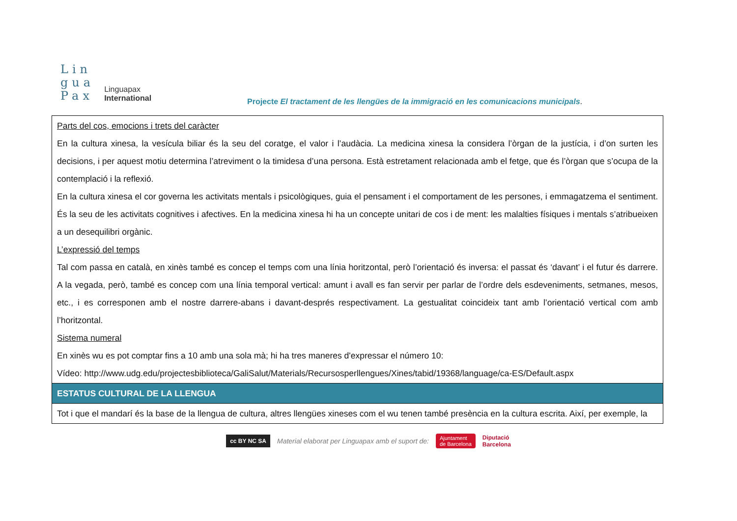Lin
gua
Pax
Linguapax
International
Projecte El tractament de les llengües de la immigració en les comunicacions municipals.
| Parts del cos, emocions i trets del caràcter En la cultura xinesa, la vesícula biliar és la seu del coratge, el valor i l’audàcia. La medicina xinesa la considera l’òrgan de la justícia, i d’on surten les decisions, i per aquest motiu determina l’atreviment o la timidesa d’una persona. Està estretament relacionada amb el fetge, que és l’òrgan que s’ocupa de la contemplació i la reflexió. En la cultura xinesa el cor governa les activitats mentals i psicològiques, guia el pensament i el comportament de les persones, i emmagatzema el sentiment. És la seu de les activitats cognitives i afectives. En la medicina xinesa hi ha un concepte unitari de cos i de ment: les malalties físiques i mentals s’atribueixen a un desequilibri orgànic. L’expressió del temps Tal com passa en català, en xinès també es concep el temps com una línia horitzontal, però l’orientació és inversa: el passat és ‘davant’ i el futur és darrere. A la vegada, però, també es concep com una línia temporal vertical: amunt i avall es fan servir per parlar de l’ordre dels esdeveniments, setmanes, mesos, etc., i es corresponen amb el nostre darrere-abans i davant-després respectivament. La gestualitat coincideix tant amb l’orientació vertical com amb l’horitzontal. Sistema numeral En xinès wu es pot comptar fins a 10 amb una sola mà; hi ha tres maneres d'expressar el número 10: Vídeo: http://www.udg.edu/projectesbiblioteca/GaliSalut/Materials/Recursosperllengues/Xines/tabid/19368/language/ca-ES/Default.aspx |
| ESTATUS CULTURAL DE LA LLENGUA |
| Tot i que el mandarí és la base de la llengua de cultura, altres llengües xineses com el wu tenen també presència en la cultura escrita. Així, per exemple, la |
cc BY NC SA Material elaborat per Linguapax amb el suport de: Ajuntament
de Barcelona Diputació
Barcelona